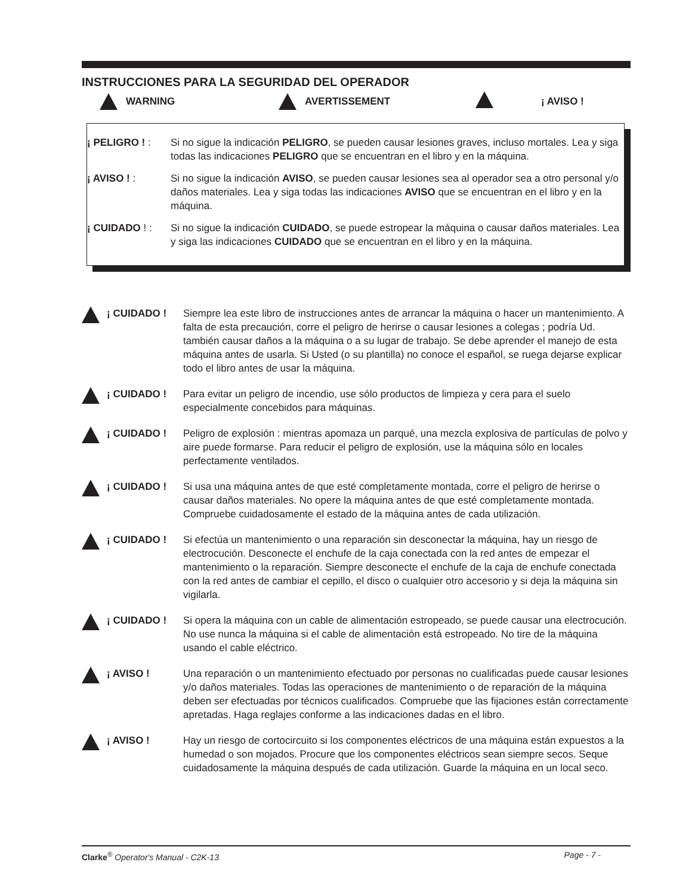INSTRUCCIONES PARA LA SEGURIDAD DEL OPERADOR
WARNING AVERTISSEMENT ¡ AVISO !
¡ PELIGRO ! : Si no sigue la indicación PELIGRO, se pueden causar lesiones graves, incluso mortales. Lea y siga todas las indicaciones PELIGRO que se encuentran en el libro y en la máquina.
¡ AVISO ! : Si no sigue la indicación AVISO, se pueden causar lesiones sea al operador sea a otro personal y/o daños materiales. Lea y siga todas las indicaciones AVISO que se encuentran en el libro y en la máquina.
¡ CUIDADO ! : Si no sigue la indicación CUIDADO, se puede estropear la máquina o causar daños materiales. Lea y siga las indicaciones CUIDADO que se encuentran en el libro y en la máquina.
¡ CUIDADO ! Siempre lea este libro de instrucciones antes de arrancar la máquina o hacer un mantenimiento. A falta de esta precaución, corre el peligro de herirse o causar lesiones a colegas ; podría Ud. también causar daños a la máquina o a su lugar de trabajo. Se debe aprender el manejo de esta máquina antes de usarla. Si Usted (o su plantilla) no conoce el español, se ruega dejarse explicar todo el libro antes de usar la máquina.
¡ CUIDADO ! Para evitar un peligro de incendio, use sólo productos de limpieza y cera para el suelo especialmente concebidos para máquinas.
¡ CUIDADO ! Peligro de explosión : mientras apomaza un parqué, una mezcla explosiva de partículas de polvo y aire puede formarse. Para reducir el peligro de explosión, use la máquina sólo en locales perfectamente ventilados.
¡ CUIDADO ! Si usa una máquina antes de que esté completamente montada, corre el peligro de herirse o causar daños materiales. No opere la máquina antes de que esté completamente montada. Compruebe cuidadosamente el estado de la máquina antes de cada utilización.
¡ CUIDADO ! Si efectúa un mantenimiento o una reparación sin desconectar la máquina, hay un riesgo de electrocución. Desconecte el enchufe de la caja conectada con la red antes de empezar el mantenimiento o la reparación. Siempre desconecte el enchufe de la caja de enchufe conectada con la red antes de cambiar el cepillo, el disco o cualquier otro accesorio y si deja la máquina sin vigilarla.
¡ CUIDADO ! Si opera la máquina con un cable de alimentación estropeado, se puede causar una electrocución. No use nunca la máquina si el cable de alimentación está estropeado. No tire de la máquina usando el cable eléctrico.
¡ AVISO ! Una reparación o un mantenimiento efectuado por personas no cualificadas puede causar lesiones
y/o daños materiales. Todas las operaciones de mantenimiento o de reparación de la máquina deben ser efectuadas por técnicos cualificados. Compruebe que las fijaciones están correctamente apretadas. Haga reglajes conforme a las indicaciones dadas en el libro.
¡ AVISO ! Hay un riesgo de cortocircuito si los componentes eléctricos de una máquina están expuestos a la humedad o son mojados. Procure que los componentes eléctricos sean siempre secos. Seque cuidadosamente la máquina después de cada utilización. Guarde la máquina en un local seco.
Clarke<sup>®</sup> Operator's Manual - C2K-13 Page - 7 -